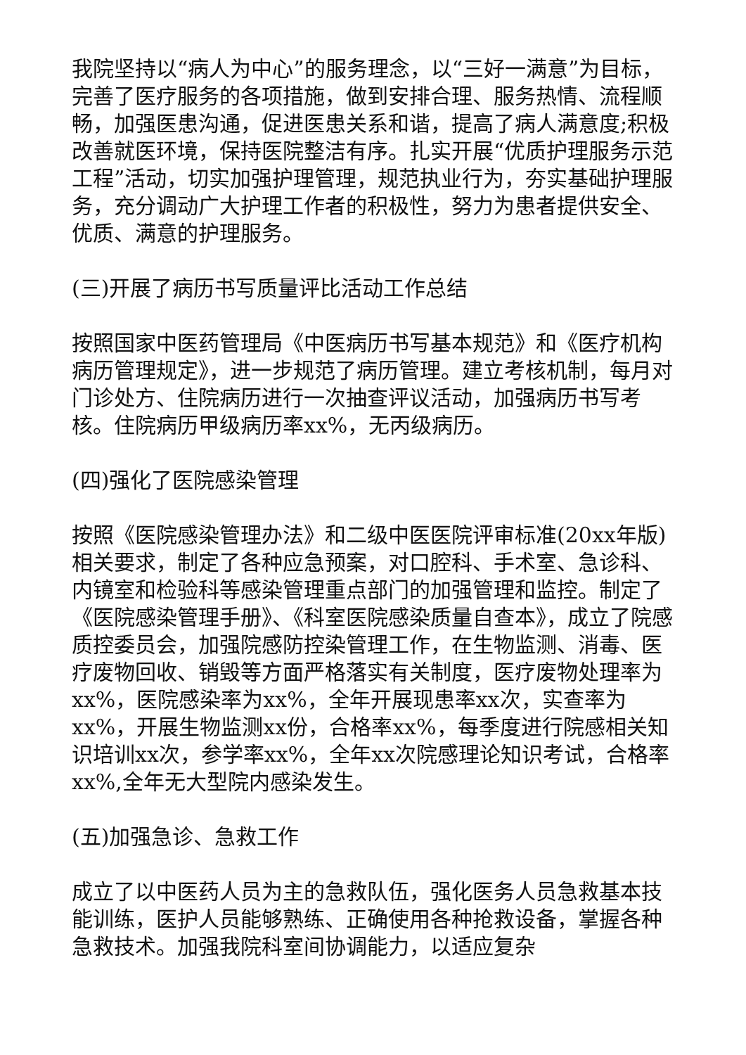我院坚持以“病人为中心”的服务理念，以“三好一满意”为目标，完善了医疗服务的各项措施，做到安排合理、服务热情、流程顺畅，加强医患沟通，促进医患关系和谐，提高了病人满意度;积极改善就医环境，保持医院整洁有序。扎实开展“优质护理服务示范工程”活动，切实加强护理管理，规范执业行为，夯实基础护理服务，充分调动广大护理工作者的积极性，努力为患者提供安全、优质、满意的护理服务。
(三)开展了病历书写质量评比活动工作总结
按照国家中医药管理局《中医病历书写基本规范》和《医疗机构病历管理规定》，进一步规范了病历管理。建立考核机制，每月对门诊处方、住院病历进行一次抽查评议活动，加强病历书写考核。住院病历甲级病历率xx%，无丙级病历。
(四)强化了医院感染管理
按照《医院感染管理办法》和二级中医医院评审标准(20xx年版)相关要求，制定了各种应急预案，对口腔科、手术室、急诊科、内镜室和检验科等感染管理重点部门的加强管理和监控。制定了《医院感染管理手册》、《科室医院感染质量自查本》，成立了院感质控委员会，加强院感防控染管理工作，在生物监测、消毒、医疗废物回收、销毁等方面严格落实有关制度，医疗废物处理率为xx%，医院感染率为xx%，全年开展现患率xx次，实查率为xx%，开展生物监测xx份，合格率xx%，每季度进行院感相关知识培训xx次，参学率xx%，全年xx次院感理论知识考试，合格率xx%,全年无大型院内感染发生。
(五)加强急诊、急救工作
成立了以中医药人员为主的急救队伍，强化医务人员急救基本技能训练，医护人员能够熟练、正确使用各种抢救设备，掌握各种急救技术。加强我院科室间协调能力，以适应复杂